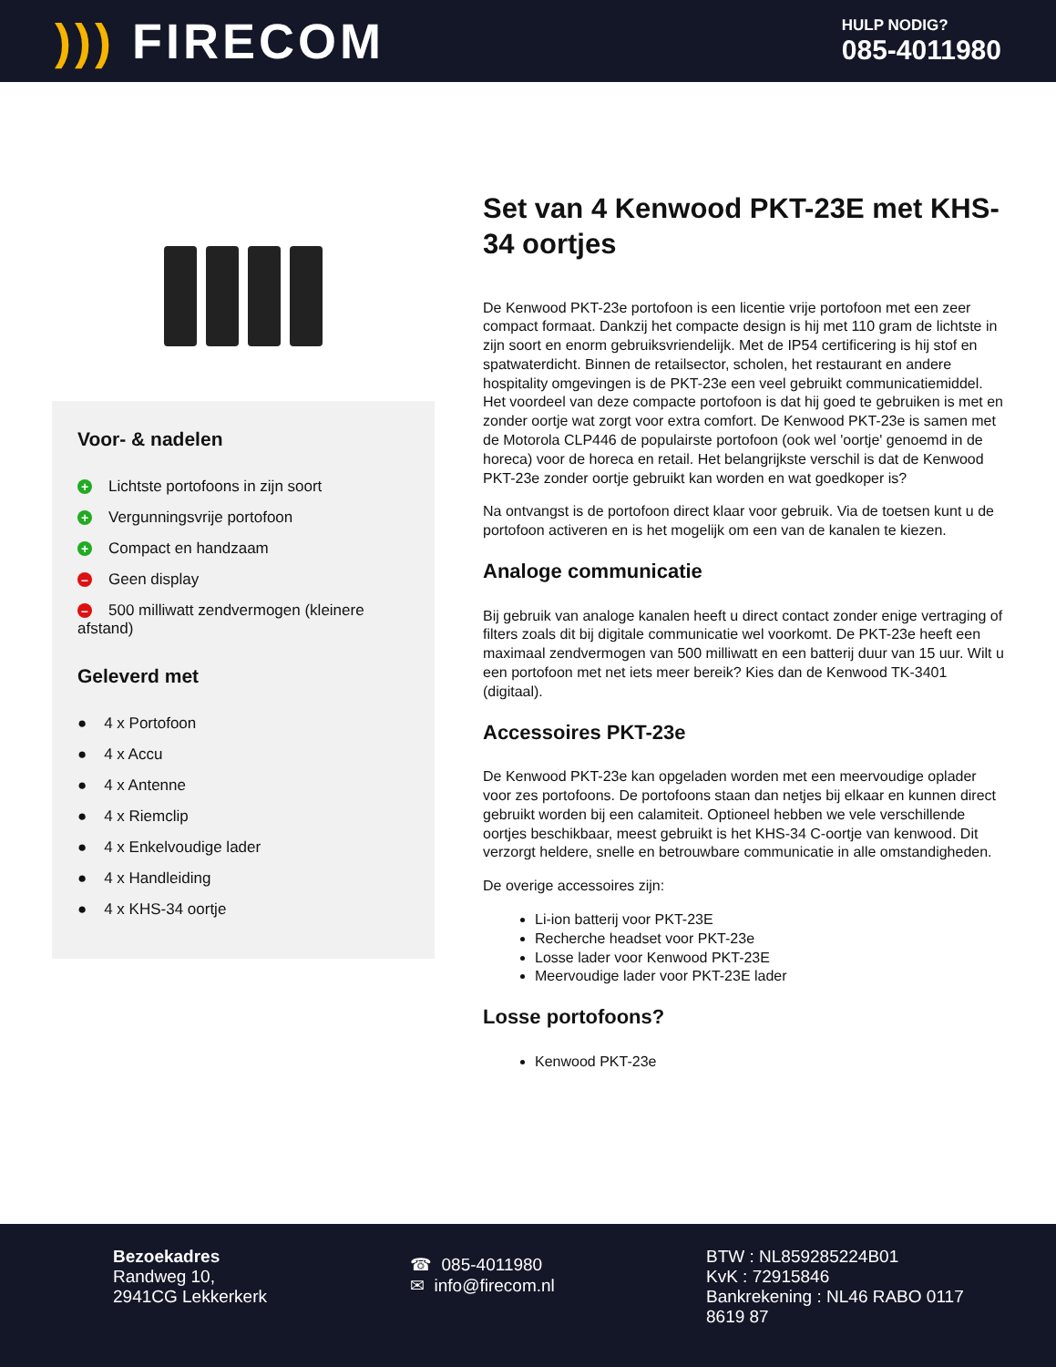))) FIRECOM
HULP NODIG?
085-4011980
Voor- & nadelen
+ Lichtste portofoons in zijn soort
+ Vergunningsvrije portofoon
+ Compact en handzaam
– Geen display
– 500 milliwatt zendvermogen (kleinere afstand)
Geleverd met
● 4 x Portofoon
● 4 x Accu
● 4 x Antenne
● 4 x Riemclip
● 4 x Enkelvoudige lader
● 4 x Handleiding
● 4 x KHS-34 oortje
Set van 4 Kenwood PKT-23E met KHS-34 oortjes
De Kenwood PKT-23e portofoon is een licentie vrije portofoon met een zeer compact formaat. Dankzij het compacte design is hij met 110 gram de lichtste in zijn soort en enorm gebruiksvriendelijk. Met de IP54 certificering is hij stof en spatwaterdicht. Binnen de retailsector, scholen, het restaurant en andere hospitality omgevingen is de PKT-23e een veel gebruikt communicatiemiddel. Het voordeel van deze compacte portofoon is dat hij goed te gebruiken is met en zonder oortje wat zorgt voor extra comfort. De Kenwood PKT-23e is samen met de Motorola CLP446 de populairste portofoon (ook wel 'oortje' genoemd in de horeca) voor de horeca en retail. Het belangrijkste verschil is dat de Kenwood PKT-23e zonder oortje gebruikt kan worden en wat goedkoper is?
Na ontvangst is de portofoon direct klaar voor gebruik. Via de toetsen kunt u de portofoon activeren en is het mogelijk om een van de kanalen te kiezen.
Analoge communicatie
Bij gebruik van analoge kanalen heeft u direct contact zonder enige vertraging of filters zoals dit bij digitale communicatie wel voorkomt. De PKT-23e heeft een maximaal zendvermogen van 500 milliwatt en een batterij duur van 15 uur. Wilt u een portofoon met net iets meer bereik? Kies dan de Kenwood TK-3401 (digitaal).
Accessoires PKT-23e
De Kenwood PKT-23e kan opgeladen worden met een meervoudige oplader voor zes portofoons. De portofoons staan dan netjes bij elkaar en kunnen direct gebruikt worden bij een calamiteit. Optioneel hebben we vele verschillende oortjes beschikbaar, meest gebruikt is het KHS-34 C-oortje van kenwood. Dit verzorgt heldere, snelle en betrouwbare communicatie in alle omstandigheden.
De overige accessoires zijn:
Li-ion batterij voor PKT-23E
Recherche headset voor PKT-23e
Losse lader voor Kenwood PKT-23E
Meervoudige lader voor PKT-23E lader
Losse portofoons?
Kenwood PKT-23e
Bezoekadres
Randweg 10,
2941CG Lekkerkerk
☎ 085-4011980
✉ info@firecom.nl
BTW : NL859285224B01
KvK : 72915846
Bankrekening : NL46 RABO 0117
8619 87